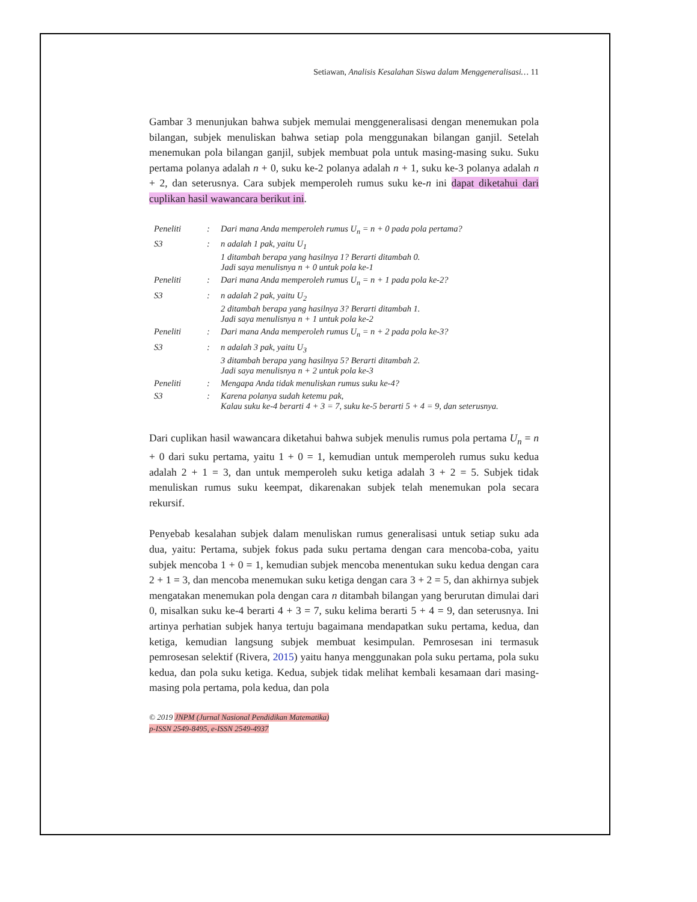Setiawan, Analisis Kesalahan Siswa dalam Menggeneralisasi… 11
Gambar 3 menunjukan bahwa subjek memulai menggeneralisasi dengan menemukan pola bilangan, subjek menuliskan bahwa setiap pola menggunakan bilangan ganjil. Setelah menemukan pola bilangan ganjil, subjek membuat pola untuk masing-masing suku. Suku pertama polanya adalah n + 0, suku ke-2 polanya adalah n + 1, suku ke-3 polanya adalah n + 2, dan seterusnya. Cara subjek memperoleh rumus suku ke-n ini dapat diketahui dari cuplikan hasil wawancara berikut ini.
| Peneliti | : | Dari mana Anda memperoleh rumus U<sub>n</sub> = n + 0 pada pola pertama? |
| S3 | : | n adalah 1 pak, yaitu U<sub>1</sub> 1 ditambah berapa yang hasilnya 1? Berarti ditambah 0. Jadi saya menulisnya n + 0 untuk pola ke-1 |
| Peneliti | : | Dari mana Anda memperoleh rumus U<sub>n</sub> = n + 1 pada pola ke-2? |
| S3 | : | n adalah 2 pak, yaitu U<sub>2</sub> 2 ditambah berapa yang hasilnya 3? Berarti ditambah 1. Jadi saya menulisnya n + 1 untuk pola ke-2 |
| Peneliti | : | Dari mana Anda memperoleh rumus U<sub>n</sub> = n + 2 pada pola ke-3? |
| S3 | : | n adalah 3 pak, yaitu U<sub>3</sub> 3 ditambah berapa yang hasilnya 5? Berarti ditambah 2. Jadi saya menulisnya n + 2 untuk pola ke-3 |
| Peneliti | : | Mengapa Anda tidak menuliskan rumus suku ke-4? |
| S3 | : | Karena polanya sudah ketemu pak, Kalau suku ke-4 berarti 4 + 3 = 7, suku ke-5 berarti 5 + 4 = 9, dan seterusnya. |
Dari cuplikan hasil wawancara diketahui bahwa subjek menulis rumus pola pertama U<sub>n</sub> = n + 0 dari suku pertama, yaitu 1 + 0 = 1, kemudian untuk memperoleh rumus suku kedua adalah 2 + 1 = 3, dan untuk memperoleh suku ketiga adalah 3 + 2 = 5. Subjek tidak menuliskan rumus suku keempat, dikarenakan subjek telah menemukan pola secara rekursif.
Penyebab kesalahan subjek dalam menuliskan rumus generalisasi untuk setiap suku ada dua, yaitu: Pertama, subjek fokus pada suku pertama dengan cara mencoba-coba, yaitu subjek mencoba 1 + 0 = 1, kemudian subjek mencoba menentukan suku kedua dengan cara 2 + 1 = 3, dan mencoba menemukan suku ketiga dengan cara 3 + 2 = 5, dan akhirnya subjek mengatakan menemukan pola dengan cara n ditambah bilangan yang berurutan dimulai dari 0, misalkan suku ke-4 berarti 4 + 3 = 7, suku kelima berarti 5 + 4 = 9, dan seterusnya. Ini artinya perhatian subjek hanya tertuju bagaimana mendapatkan suku pertama, kedua, dan ketiga, kemudian langsung subjek membuat kesimpulan. Pemrosesan ini termasuk pemrosesan selektif (Rivera, 2015) yaitu hanya menggunakan pola suku pertama, pola suku kedua, dan pola suku ketiga. Kedua, subjek tidak melihat kembali kesamaan dari masing-masing pola pertama, pola kedua, dan pola
© 2019 JNPM (Jurnal Nasional Pendidikan Matematika)
p-ISSN 2549-8495, e-ISSN 2549-4937